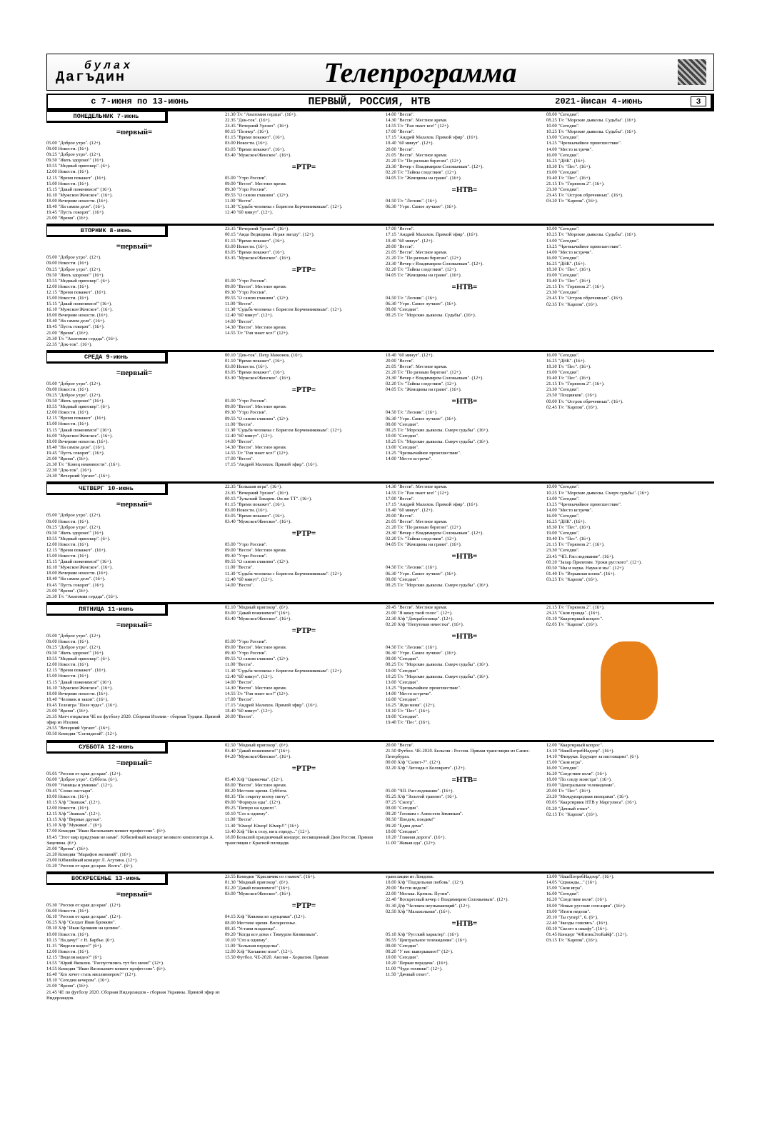булах
Дагъдин
Телепрограмма
с 7-июня по 13-июнь ПЕРВЫЙ, РОССИЯ, НТВ 2021-йисан 4-июнь 3
ПОНЕДЕЛЬНИК 7-июнь
=первый=
05.00 "Доброе утро". (12+).
09.00 Новости. (16+).
09.25 "Доброе утро". (12+).
09.50 "Жить здорово!" (16+).
10.55 "Модный приговор". (6+).
12.00 Новости. (16+).
12.15 "Время покажет". (16+).
15.00 Новости. (16+).
15.15 "Давай поженимся!" (16+).
16.10 "Мужское/Женское". (16+).
18.00 Вечерние новости. (16+).
18.40 "На самом деле". (16+).
19.45 "Пусть говорят". (16+).
21.00 "Время". (16+).
21.30 Т/с "Анатомия сердца". (16+).
22.35 "Док-ток". (16+).
23.35 "Вечерний Ургант". (16+).
00.15 "Познер". (16+).
01.15 "Время покажет". (16+).
03.00 Новости. (16+).
03.05 "Время покажет". (16+).
03.40 "Мужское/Женское". (16+).
=РТР=
05.00 "Утро России".
09.00 "Вести". Местное время.
09.30 "Утро России".
09.55 "О самом главном". (12+).
11.00 "Вести".
11.30 "Судьба человека с Борисом Корчевниковым". (12+).
12.40 "60 минут". (12+).
14.00 "Вести".
14.30 "Вести". Местное время.
14.55 Т/с "Рая знает все!" (12+).
17.00 "Вести".
17.15 "Андрей Малахов. Прямой эфир". (16+).
18.40 "60 минут". (12+).
20.00 "Вести".
21.05 "Вести". Местное время.
21.20 Т/с "По разным берегам". (12+).
23.30 "Вечер с Владимиром Соловьевым". (12+).
02.20 Т/с "Тайны следствия". (12+).
04.05 Т/с "Женщины на грани". (16+).
=НТВ=
04.50 Т/с "Лесник". (16+).
06.30 "Утро. Самое лучшее". (16+).
08.00 "Сегодня".
08.25 Т/с "Морские дьяволы. Судьбы". (16+).
10.00 "Сегодня".
10.25 Т/с "Морские дьяволы. Судьбы". (16+).
13.00 "Сегодня".
13.25 "Чрезвычайное происшествие".
14.00 "Место встречи".
16.00 "Сегодня".
16.25 "ДНК". (16+).
18.30 Т/с "Пес". (16+).
19.00 "Сегодня".
19.40 Т/с "Пес". (16+).
21.15 Т/с "Горюнов 2". (16+).
23.30 "Сегодня".
23.45 Т/с "Остров обреченных". (16+).
03.20 Т/с "Карпов". (16+).
ВТОРНИК 8-июнь
=первый=
05.00 "Доброе утро". (12+).
09.00 Новости. (16+).
09.25 "Доброе утро". (12+).
09.50 "Жить здорово!" (16+).
10.55 "Модный приговор". (6+).
12.00 Новости. (16+).
12.15 "Время покажет". (16+).
15.00 Новости. (16+).
15.15 "Давай поженимся!" (16+).
16.10 "Мужское/Женское". (16+).
18.00 Вечерние новости. (16+).
18.40 "На самом деле". (16+).
19.45 "Пусть говорят". (16+).
21.00 "Время". (16+).
21.30 Т/с "Анатомия сердца". (16+).
22.35 "Док-ток". (16+).
23.35 "Вечерний Ургант". (16+).
00.15 "Аида Ведищева. Играя звезду". (12+).
01.15 "Время покажет". (16+).
03.00 Новости. (16+).
03.05 "Время покажет". (16+).
03.35 "Мужское/Женское". (16+).
=РТР=
05.00 "Утро России".
09.00 "Вести". Местное время.
09.30 "Утро России".
09.55 "О самом главном". (12+).
11.00 "Вести".
11.30 "Судьба человека с Борисом Корчевниковым". (12+).
12.40 "60 минут". (12+).
14.00 "Вести".
14.30 "Вести". Местное время.
14.55 Т/с "Рая знает все!" (12+).
17.00 "Вести".
17.15 "Андрей Малахов. Прямой эфир". (16+).
18.40 "60 минут". (12+).
20.00 "Вести".
21.05 "Вести". Местное время.
21.20 Т/с "По разным берегам". (12+).
23.30 "Вечер с Владимиром Соловьевым". (12+).
02.20 Т/с "Тайны следствия". (12+).
04.05 Т/с "Женщины на грани". (16+).
=НТВ=
04.50 Т/с "Лесник". (16+).
06.30 "Утро. Самое лучшее". (16+).
08.00 "Сегодня".
08.25 Т/с "Морские дьяволы. Судьбы". (16+).
10.00 "Сегодня".
10.25 Т/с "Морские дьяволы. Судьбы". (16+).
13.00 "Сегодня".
13.25 "Чрезвычайное происшествие".
14.00 "Место встречи".
16.00 "Сегодня".
16.25 "ДНК". (16+).
18.30 Т/с "Пес". (16+).
19.00 "Сегодня".
19.40 Т/с "Пес". (16+).
21.15 Т/с "Горюнов 2". (16+).
23.30 "Сегодня".
23.45 Т/с "Остров обреченных". (16+).
02.35 Т/с "Карпов". (16+).
СРЕДА 9-июнь
=первый=
05.00 "Доброе утро". (12+).
09.00 Новости. (16+).
09.25 "Доброе утро". (12+).
09.50 "Жить здорово!" (16+).
10.55 "Модный приговор". (6+).
12.00 Новости. (16+).
12.15 "Время покажет". (16+).
15.00 Новости. (16+).
15.15 "Давай поженимся!" (16+).
16.00 "Мужское/Женское". (16+).
18.00 Вечерние новости. (16+).
18.40 "На самом деле". (16+).
19.45 "Пусть говорят". (16+).
21.00 "Время". (16+).
21.30 Т/с "Конец невинности". (16+).
22.30 "Док-ток". (16+).
23.30 "Вечерний Ургант". (16+).
00.10 "Док-ток". Петр Мамонов. (16+).
01.10 "Время покажет". (16+).
03.00 Новости. (16+).
03.05 "Время покажет". (16+).
03.30 "Мужское/Женское". (16+).
=РТР=
05.00 "Утро России".
09.00 "Вести". Местное время.
09.30 "Утро России".
09.55 "О самом главном". (12+).
11.00 "Вести".
11.30 "Судьба человека с Борисом Корчевниковым". (12+).
12.40 "60 минут". (12+).
14.00 "Вести".
14.30 "Вести". Местное время.
14.55 Т/с "Рая знает все!" (12+).
17.00 "Вести".
17.15 "Андрей Малахов. Прямой эфир". (16+).
18.40 "60 минут". (12+).
20.00 "Вести".
21.05 "Вести". Местное время.
21.20 Т/с "По разным берегам". (12+).
23.30 "Вечер с Владимиром Соловьевым". (12+).
02.20 Т/с "Тайны следствия". (12+).
04.05 Т/с "Женщины на грани". (16+).
=НТВ=
04.50 Т/с "Лесник". (16+).
06.30 "Утро. Самое лучшее". (16+).
08.00 "Сегодня".
08.25 Т/с "Морские дьяволы. Смерч судьбы". (16+).
10.00 "Сегодня".
10.25 Т/с "Морские дьяволы. Смерч судьбы". (16+).
13.00 "Сегодня".
13.25 "Чрезвычайное происшествие".
14.00 "Место встречи".
16.00 "Сегодня".
16.25 "ДНК". (16+).
18.30 Т/с "Пес". (16+).
19.00 "Сегодня".
19.40 Т/с "Пес". (16+).
21.15 Т/с "Горюнов 2". (16+).
23.30 "Сегодня".
23.50 "Поздняков". (16+).
00.00 Т/с "Остров обреченных". (16+).
02.45 Т/с "Карпов". (16+).
ЧЕТВЕРГ 10-июнь
=первый=
05.00 "Доброе утро". (12+).
09.00 Новости. (16+).
09.25 "Доброе утро". (12+).
09.50 "Жить здорово!" (16+).
10.55 "Модный приговор". (6+).
12.00 Новости. (16+).
12.15 "Время покажет". (16+).
15.00 Новости. (16+).
15.15 "Давай поженимся!" (16+).
16.10 "Мужское/Женское". (16+).
18.00 Вечерние новости. (16+).
18.40 "На самом деле". (16+).
19.45 "Пусть говорят". (16+).
21.00 "Время". (16+).
21.30 Т/с "Анатомия сердца". (16+).
22.35 "Большая игра". (16+).
23.35 "Вечерний Ургант". (16+).
00.15 "Тульский Токарев. Он же ТТ". (16+).
01.15 "Время покажет". (16+).
03.00 Новости. (16+).
03.05 "Время покажет". (16+).
03.40 "Мужское/Женское". (16+).
=РТР=
05.00 "Утро России".
09.00 "Вести". Местное время.
09.30 "Утро России".
09.55 "О самом главном". (12+).
11.00 "Вести".
11.30 "Судьба человека с Борисом Корчевниковым". (12+).
12.40 "60 минут". (12+).
14.00 "Вести".
14.30 "Вести". Местное время.
14.55 Т/с "Рая знает все!" (12+).
17.00 "Вести".
17.15 "Андрей Малахов. Прямой эфир". (16+).
18.40 "60 минут". (12+).
20.00 "Вести".
21.05 "Вести". Местное время.
21.20 Т/с "По разным берегам". (12+).
23.30 "Вечер с Владимиром Соловьевым". (12+).
02.20 Т/с "Тайны следствия". (12+).
04.05 Т/с "Женщины на грани". (16+).
=НТВ=
04.50 Т/с "Лесник". (16+).
06.30 "Утро. Самое лучшее". (16+).
08.00 "Сегодня".
08.25 Т/с "Морские дьяволы. Смерч судьбы". (16+).
10.00 "Сегодня".
10.25 Т/с "Морские дьяволы. Смерч судьбы". (16+).
13.00 "Сегодня".
13.25 "Чрезвычайное происшествие".
14.00 "Место встречи".
16.00 "Сегодня".
16.25 "ДНК". (16+).
18.30 Т/с "Пес". (16+).
19.00 "Сегодня".
19.40 Т/с "Пес". (16+).
21.15 Т/с "Горюнов 2". (16+).
23.30 "Сегодня".
23.45 "ЧП. Расследование". (16+).
00.20 "Захар Прилепин. Уроки русского". (12+).
00.50 "Мы и наука. Наука и мы". (12+).
01.40 Т/с "Взрывная волна". (16+).
03.25 Т/с "Карпов". (16+).
ПЯТНИЦА 11-июнь
=первый=
05.00 "Доброе утро". (12+).
09.00 Новости. (16+).
09.25 "Доброе утро". (12+).
09.50 "Жить здорово!" (16+).
10.55 "Модный приговор". (6+).
12.00 Новости. (16+).
12.15 "Время покажет". (16+).
15.00 Новости. (16+).
15.15 "Давай поженимся!" (16+).
16.10 "Мужское/Женское". (16+).
18.00 Вечерние новости. (16+).
18.40 "Человек и закон". (16+).
19.45 Телеигра "Поле чудес". (16+).
21.00 "Время". (16+).
21.35 Матч открытия ЧЕ по футболу 2020. Сборная Италии - сборная Турции. Прямой эфир из Италии.
23.55 "Вечерний Ургант". (16+).
00.50 Комедия "Соглядатай". (12+).
02.10 "Модный приговор". (6+).
03.00 "Давай поженимся!" (16+).
03.40 "Мужское/Женское". (16+).
=РТР=
05.00 "Утро России".
09.00 "Вести". Местное время.
09.30 "Утро России".
09.55 "О самом главном". (12+).
11.00 "Вести".
11.30 "Судьба человека с Борисом Корчевниковым". (12+).
12.40 "60 минут". (12+).
14.00 "Вести".
14.30 "Вести". Местное время.
14.55 Т/с "Рая знает все!" (12+).
17.00 "Вести".
17.15 "Андрей Малахов. Прямой эфир". (16+).
18.40 "60 минут". (12+).
20.00 "Вести".
20.45 "Вести". Местное время.
21.00 "Я вижу твой голос". (12+).
22.30 Х/ф "Домработница". (12+).
02.20 Х/ф "Непутевая невестка". (16+).
=НТВ=
04.50 Т/с "Лесник". (16+).
06.30 "Утро. Самое лучшее". (16+).
08.00 "Сегодня".
08.25 Т/с "Морские дьяволы. Смерч судьбы". (16+).
10.00 "Сегодня".
10.25 Т/с "Морские дьяволы. Смерч судьбы". (16+).
13.00 "Сегодня".
13.25 "Чрезвычайное происшествие".
14.00 "Место встречи".
16.00 "Сегодня".
16.25 "Жди меня". (12+).
18.10 Т/с "Пес". (16+).
19.00 "Сегодня".
19.40 Т/с "Пес". (16+).
21.15 Т/с "Горюнов 2". (16+).
23.25 "Своя правда". (16+).
01.10 "Квартирный вопрос".
02.05 Т/с "Карпов". (16+).
СУББОТА 12-июнь
=первый=
05.05 "Россия от края до края". (12+).
06.00 "Доброе утро". Суббота. (6+).
09.00 "Умницы и умники". (12+).
09.45 "Слово пастыря".
10.00 Новости. (16+).
10.15 Х/ф "Экипаж". (12+).
12.00 Новости. (16+).
12.15 Х/ф "Экипаж". (12+).
13.15 Х/ф "Верные друзья".
15.10 Х/ф "Мужики!.." (6+).
17.00 Комедия "Иван Васильевич меняет профессию". (6+).
18.45 "Этот мир придуман не нами". Юбилейный концерт великого композитора А. Зацепина. (6+).
21.00 "Время". (16+).
21.20 Комедия "Марафон желаний". (16+).
23.00 Юбилейный концерт Л. Агутина. (12+).
01.20 "Россия от края до края. Волга". (6+).
02.50 "Модный приговор". (6+).
03.40 "Давай поженимся!" (16+).
04.20 "Мужское/Женское". (16+).
=РТР=
05.40 Х/ф "Одиночка". (12+).
08.00 "Вести". Местное время.
08.20 Местное время. Суббота.
08.35 "По секрету всему свету".
09.00 "Формула еды". (12+).
09.25 "Пятеро на одного".
10.10 "Сто к одному".
11.00 "Вести".
11.30 "Юмор! Юмор! Юмор!!" (16+).
13.40 Х/ф "Ни к селу, ни к городу..." (12+).
18.00 Большой праздничный концерт, посвященный Дню России. Прямая трансляция с Красной площади.
20.00 "Вести".
21.50 Футбол. ЧЕ-2020. Бельгия - Россия. Прямая трансляция из Санкт-Петербурга.
00.00 Х/ф "Салют-7". (12+).
02.20 Х/ф "Легенда о Коловрате". (12+).
=НТВ=
05.00 "ЧП. Расследование". (16+).
05.25 Х/ф "Золотой транзит". (16+).
07.25 "Смотр".
08.00 "Сегодня".
08.20 "Готовим с Алексеем Зиминым".
08.50 "Поедем, поедим!"
09.20 "Едим дома".
10.00 "Сегодня".
10.20 "Главная дорога". (16+).
11.00 "Живая еда". (12+).
12.00 "Квартирный вопрос".
13.10 "НашПотребНадзор". (16+).
14.10 "Физруки. Будущее за настоящим". (6+).
15.00 "Своя игра".
16.00 "Сегодня".
16.20 "Следствие вели". (16+).
18.00 "По следу монстра". (16+).
19.00 "Центральное телевидение".
20.00 Т/с "Пес". (16+).
23.20 "Международная пилорама". (16+).
00.05 "Квартирник НТВ у Маргулиса". (16+).
01.20 "Дачный ответ".
02.15 Т/с "Карпов". (16+).
ВОСКРЕСЕНЬЕ 13-июнь
=первый=
05.30 "Россия от края до края". (12+).
06.00 Новости. (16+).
06.10 "Россия от края до края". (12+).
06.25 Х/ф "Солдат Иван Бровкин".
08.10 Х/ф "Иван Бровкин на целине".
10.00 Новости. (16+).
10.15 "На дачу!" с Н. Барбье. (6+).
11.15 "Видели видео?" (6+).
12.00 Новости. (16+).
12.15 "Видели видео?" (6+).
13.55 "Юрий Яковлев. "Распустились тут без меня!" (12+).
14.55 Комедия "Иван Васильевич меняет профессию". (6+).
16.40 "Кто хочет стать миллионером?" (12+).
18.10 "Сегодня вечером". (16+).
21.00 "Время". (16+).
21.45 ЧЕ по футболу 2020. Сборная Нидерландов - сборная Украины. Прямой эфир из Нидерландов.
23.55 Комедия "Красавчик со стажем". (16+).
01.30 "Модный приговор". (6+).
02.20 "Давай поженимся!" (16+).
03.00 "Мужское/Женское". (16+).
=РТР=
04.15 Х/ф "Княжна из хрущевки". (12+).
08.00 Местное время. Воскресенье.
08.35 "Устами младенца".
09.20 "Когда все дома с Тимуром Кизяковым".
10.10 "Сто к одному".
11.00 "Большая переделка".
12.00 Х/ф "Катькино поле". (12+).
15.50 Футбол. ЧЕ-2020. Англия - Хорватия. Прямая
трансляция из Лондона.
18.00 Х/ф "Поддельная любовь". (12+).
20.00 "Вести недели".
22.00 "Москва. Кремль. Путин".
22.40 "Воскресный вечер с Владимиром Соловьевым". (12+).
01.30 Д/ф "Человек неунывающий". (12+).
02.50 Х/ф "Малахольная". (16+).
=НТВ=
05.10 Х/ф "Русский характер". (16+).
06.55 "Центральное телевидение". (16+).
08.00 "Сегодня".
08.20 "У нас выигрывают!" (12+).
10.00 "Сегодня".
10.20 "Первая передача". (16+).
11.00 "Чудо техники". (12+).
11.50 "Дачный ответ".
13.00 "НашПотребНадзор". (16+).
14.05 "Однажды..." (16+).
15.00 "Своя игра".
16.00 "Сегодня".
16.20 "Следствие вели". (16+).
18.00 "Новые русские сенсации". (16+).
19.00 "Итоги недели".
20.10 "Ты супер!", 6. (6+).
22.40 "Звезды сошлись". (16+).
00.10 "Скелет в шкафу". (16+).
01.45 Концерт "#ЖизньЭтоКайф". (12+).
03.15 Т/с "Карпов". (16+).